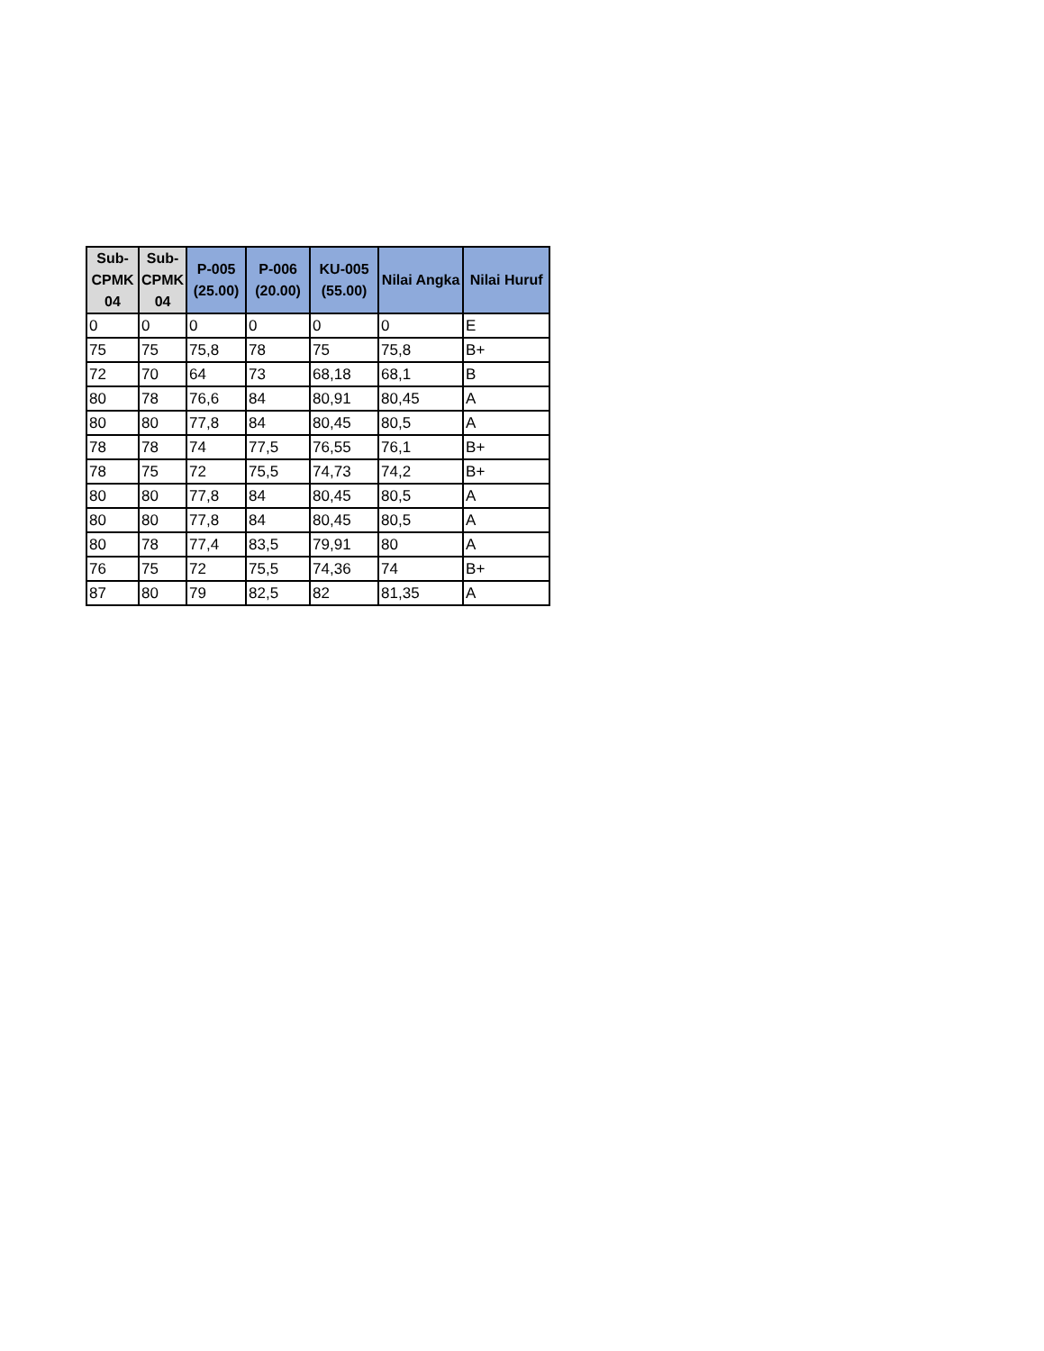| Sub-CPMK 04 | Sub-CPMK 04 | P-005 (25.00) | P-006 (20.00) | KU-005 (55.00) | Nilai Angka | Nilai Huruf |
| --- | --- | --- | --- | --- | --- | --- |
| 0 | 0 | 0 | 0 | 0 | 0 | E |
| 75 | 75 | 75,8 | 78 | 75 | 75,8 | B+ |
| 72 | 70 | 64 | 73 | 68,18 | 68,1 | B |
| 80 | 78 | 76,6 | 84 | 80,91 | 80,45 | A |
| 80 | 80 | 77,8 | 84 | 80,45 | 80,5 | A |
| 78 | 78 | 74 | 77,5 | 76,55 | 76,1 | B+ |
| 78 | 75 | 72 | 75,5 | 74,73 | 74,2 | B+ |
| 80 | 80 | 77,8 | 84 | 80,45 | 80,5 | A |
| 80 | 80 | 77,8 | 84 | 80,45 | 80,5 | A |
| 80 | 78 | 77,4 | 83,5 | 79,91 | 80 | A |
| 76 | 75 | 72 | 75,5 | 74,36 | 74 | B+ |
| 87 | 80 | 79 | 82,5 | 82 | 81,35 | A |